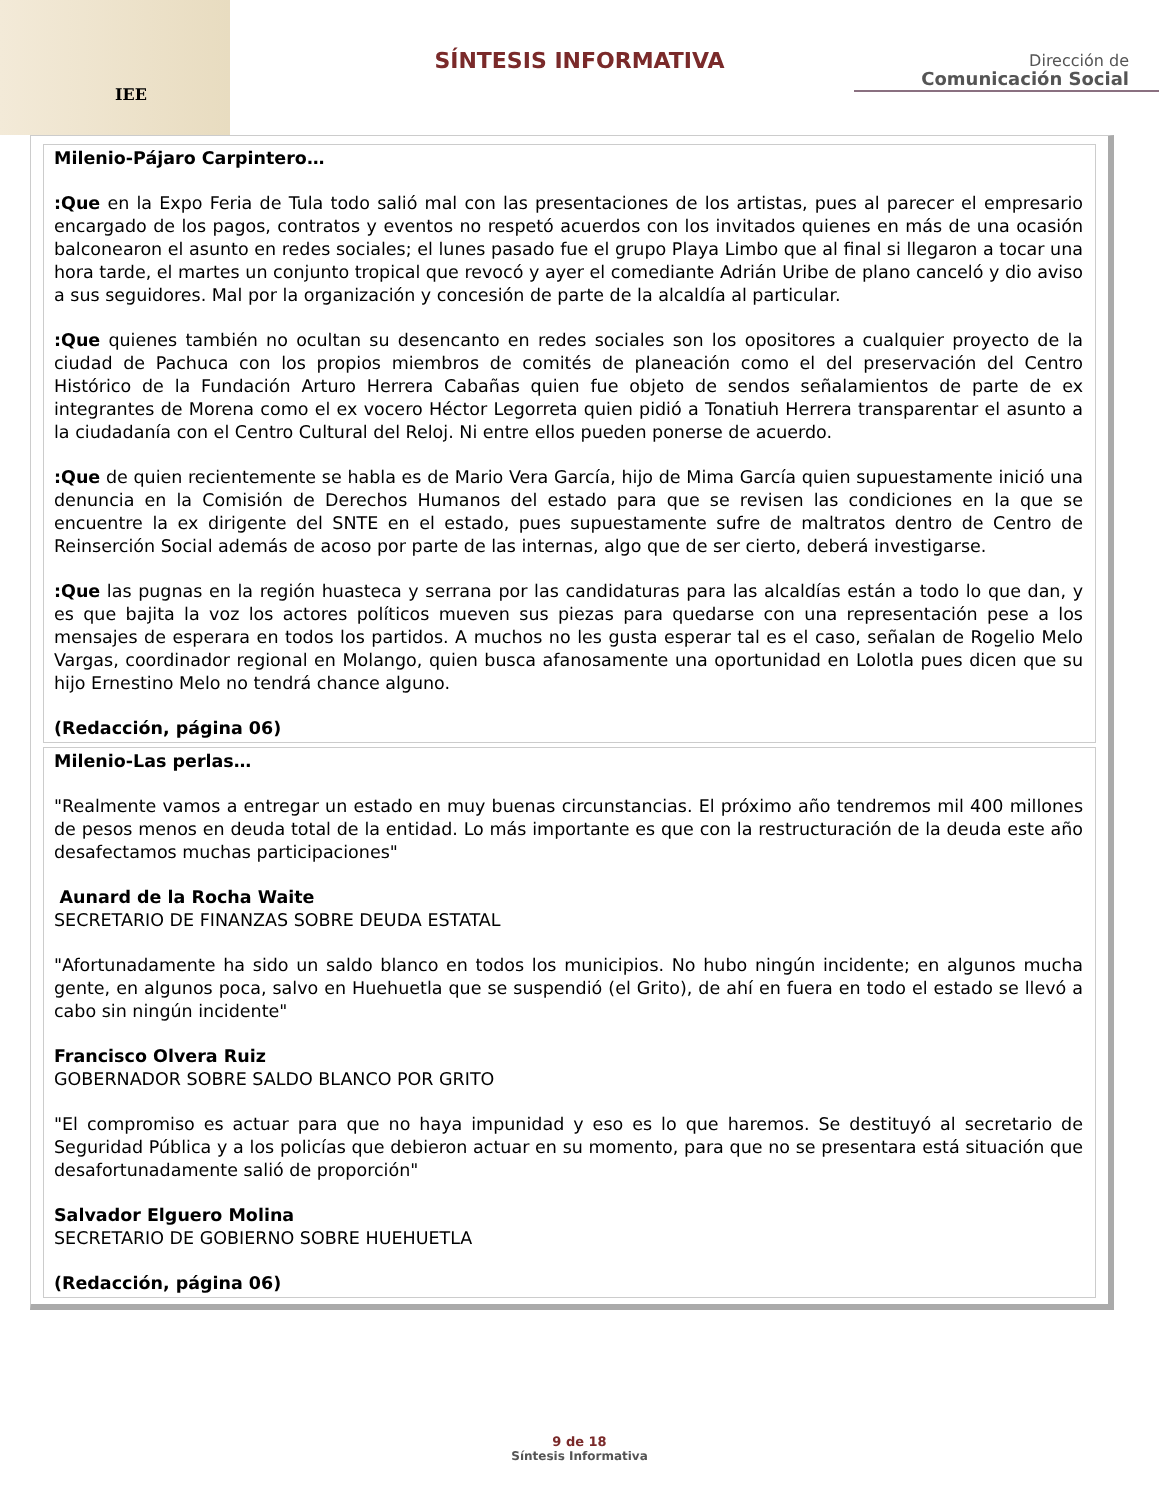IEE
SÍNTESIS INFORMATIVA
Dirección de
Comunicación Social
Milenio-Pájaro Carpintero…
:Que en la Expo Feria de Tula todo salió mal con las presentaciones de los artistas, pues al parecer el empresario encargado de los pagos, contratos y eventos no respetó acuerdos con los invitados quienes en más de una ocasión balconearon el asunto en redes sociales; el lunes pasado fue el grupo Playa Limbo que al final si llegaron a tocar una hora tarde, el martes un conjunto tropical que revocó y ayer el comediante Adrián Uribe de plano canceló y dio aviso a sus seguidores. Mal por la organización y concesión de parte de la alcaldía al particular.
:Que quienes también no ocultan su desencanto en redes sociales son los opositores a cualquier proyecto de la ciudad de Pachuca con los propios miembros de comités de planeación como el del preservación del Centro Histórico de la Fundación Arturo Herrera Cabañas quien fue objeto de sendos señalamientos de parte de ex integrantes de Morena como el ex vocero Héctor Legorreta quien pidió a Tonatiuh Herrera transparentar el asunto a la ciudadanía con el Centro Cultural del Reloj. Ni entre ellos pueden ponerse de acuerdo.
:Que de quien recientemente se habla es de Mario Vera García, hijo de Mima García quien supuestamente inició una denuncia en la Comisión de Derechos Humanos del estado para que se revisen las condiciones en la que se encuentre la ex dirigente del SNTE en el estado, pues supuestamente sufre de maltratos dentro de Centro de Reinserción Social además de acoso por parte de las internas, algo que de ser cierto, deberá investigarse.
:Que las pugnas en la región huasteca y serrana por las candidaturas para las alcaldías están a todo lo que dan, y es que bajita la voz los actores políticos mueven sus piezas para quedarse con una representación pese a los mensajes de esperara en todos los partidos. A muchos no les gusta esperar tal es el caso, señalan de Rogelio Melo Vargas, coordinador regional en Molango, quien busca afanosamente una oportunidad en Lolotla pues dicen que su hijo Ernestino Melo no tendrá chance alguno.
(Redacción, página 06)
Milenio-Las perlas…
"Realmente vamos a entregar un estado en muy buenas circunstancias. El próximo año tendremos mil 400 millones de pesos menos en deuda total de la entidad. Lo más importante es que con la restructuración de la deuda este año desafectamos muchas participaciones"
Aunard de la Rocha Waite
SECRETARIO DE FINANZAS SOBRE DEUDA ESTATAL
"Afortunadamente ha sido un saldo blanco en todos los municipios. No hubo ningún incidente; en algunos mucha gente, en algunos poca, salvo en Huehuetla que se suspendió (el Grito), de ahí en fuera en todo el estado se llevó a cabo sin ningún incidente"
Francisco Olvera Ruiz
GOBERNADOR SOBRE SALDO BLANCO POR GRITO
"El compromiso es actuar para que no haya impunidad y eso es lo que haremos. Se destituyó al secretario de Seguridad Pública y a los policías que debieron actuar en su momento, para que no se presentara está situación que desafortunadamente salió de proporción"
Salvador Elguero Molina
SECRETARIO DE GOBIERNO SOBRE HUEHUETLA
(Redacción, página 06)
9 de 18
Síntesis Informativa